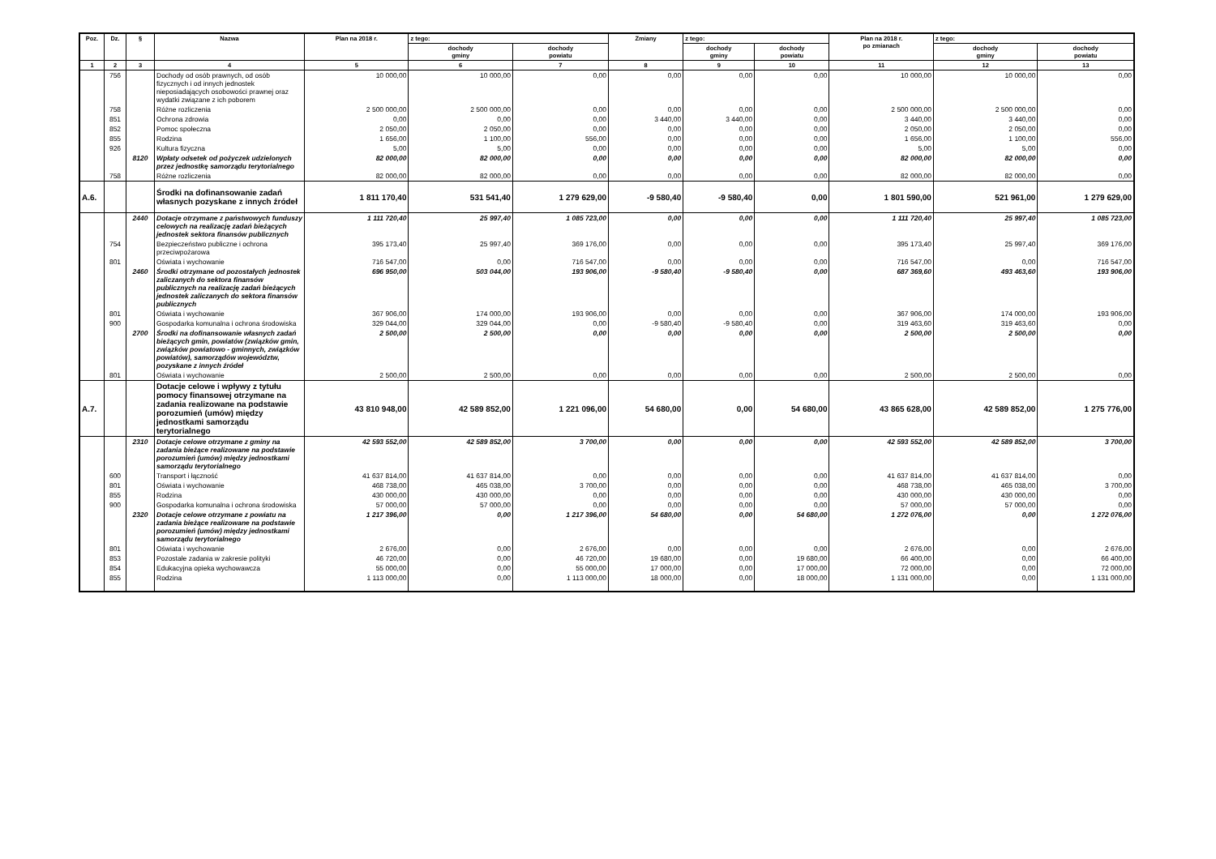| Poz. | Dz. | § | Nazwa | Plan na 2018 r. | z tego: | | Zmiany | z tego: | | Plan na 2018 r. po zmianach | z tego: | |
| --- | --- | --- | --- | --- | --- | --- | --- | --- | --- | --- | --- | --- |
| | | | | | dochody gminy | dochody powiatu | | dochody gminy | dochody powiatu | | dochody gminy | dochody powiatu |
| 1 | 2 | 3 | 4 | 5 | 6 | 7 | 8 | 9 | 10 | 11 | 12 | 13 |
| | 756 | | Dochody od osób prawnych, od osób fizycznych i od innych jednostek nieposiadających osobowości prawnej oraz wydatki związane z ich poborem | 10 000,00 | 10 000,00 | 0,00 | 0,00 | 0,00 | 0,00 | 10 000,00 | 10 000,00 | 0,00 |
| | 758 | | Różne rozliczenia | 2 500 000,00 | 2 500 000,00 | 0,00 | 0,00 | 0,00 | 0,00 | 2 500 000,00 | 2 500 000,00 | 0,00 |
| | 851 | | Ochrona zdrowia | 0,00 | 0,00 | 0,00 | 3 440,00 | 3 440,00 | 0,00 | 3 440,00 | 3 440,00 | 0,00 |
| | 852 | | Pomoc społeczna | 2 050,00 | 2 050,00 | 0,00 | 0,00 | 0,00 | 0,00 | 2 050,00 | 2 050,00 | 0,00 |
| | 855 | | Rodzina | 1 656,00 | 1 100,00 | 556,00 | 0,00 | 0,00 | 0,00 | 1 656,00 | 1 100,00 | 556,00 |
| | 926 | | Kultura fizyczna | 5,00 | 5,00 | 0,00 | 0,00 | 0,00 | 0,00 | 5,00 | 5,00 | 0,00 |
| | | 8120 | Wpłaty odsetek od pożyczek udzielonych przez jednostkę samorządu terytorialnego | 82 000,00 | 82 000,00 | 0,00 | 0,00 | 0,00 | 0,00 | 82 000,00 | 82 000,00 | 0,00 |
| | 758 | | Różne rozliczenia | 82 000,00 | 82 000,00 | 0,00 | 0,00 | 0,00 | 0,00 | 82 000,00 | 82 000,00 | 0,00 |
| A.6. | | | Środki na dofinansowanie zadań własnych pozyskane z innych źródeł | 1 811 170,40 | 531 541,40 | 1 279 629,00 | -9 580,40 | -9 580,40 | 0,00 | 1 801 590,00 | 521 961,00 | 1 279 629,00 |
| | | 2440 | Dotacje otrzymane z państwowych funduszy celowych na realizację zadań bieżących jednostek sektora finansów publicznych | 1 111 720,40 | 25 997,40 | 1 085 723,00 | 0,00 | 0,00 | 0,00 | 1 111 720,40 | 25 997,40 | 1 085 723,00 |
| | 754 | | Bezpieczeństwo publiczne i ochrona przeciwpożarowa | 395 173,40 | 25 997,40 | 369 176,00 | 0,00 | 0,00 | 0,00 | 395 173,40 | 25 997,40 | 369 176,00 |
| | 801 | | Oświata i wychowanie | 716 547,00 | 0,00 | 716 547,00 | 0,00 | 0,00 | 0,00 | 716 547,00 | 0,00 | 716 547,00 |
| | | 2460 | Środki otrzymane od pozostałych jednostek zaliczanych do sektora finansów publicznych na realizację zadań bieżących jednostek zaliczanych do sektora finansów publicznych | 696 950,00 | 503 044,00 | 193 906,00 | -9 580,40 | -9 580,40 | 0,00 | 687 369,60 | 493 463,60 | 193 906,00 |
| | 801 | | Oświata i wychowanie | 367 906,00 | 174 000,00 | 193 906,00 | 0,00 | 0,00 | 0,00 | 367 906,00 | 174 000,00 | 193 906,00 |
| | 900 | | Gospodarka komunalna i ochrona środowiska | 329 044,00 | 329 044,00 | 0,00 | -9 580,40 | -9 580,40 | 0,00 | 319 463,60 | 319 463,60 | 0,00 |
| | | 2700 | Środki na dofinansowanie własnych zadań bieżących gmin, powiatów (związków gmin, związków powiatowo - gminnych, związków powiatów), samorządów województw, pozyskane z innych źródeł | 2 500,00 | 2 500,00 | 0,00 | 0,00 | 0,00 | 0,00 | 2 500,00 | 2 500,00 | 0,00 |
| | 801 | | Oświata i wychowanie | 2 500,00 | 2 500,00 | 0,00 | 0,00 | 0,00 | 0,00 | 2 500,00 | 2 500,00 | 0,00 |
| A.7. | | | Dotacje celowe i wpływy z tytułu pomocy finansowej otrzymane na zadania realizowane na podstawie porozumień (umów) między jednostkami samorządu terytorialnego | 43 810 948,00 | 42 589 852,00 | 1 221 096,00 | 54 680,00 | 0,00 | 54 680,00 | 43 865 628,00 | 42 589 852,00 | 1 275 776,00 |
| | | 2310 | Dotacje celowe otrzymane z gminy na zadania bieżące realizowane na podstawie porozumień (umów) między jednostkami samorządu terytorialnego | 42 593 552,00 | 42 589 852,00 | 3 700,00 | 0,00 | 0,00 | 0,00 | 42 593 552,00 | 42 589 852,00 | 3 700,00 |
| | 600 | | Transport i łączność | 41 637 814,00 | 41 637 814,00 | 0,00 | 0,00 | 0,00 | 0,00 | 41 637 814,00 | 41 637 814,00 | 0,00 |
| | 801 | | Oświata i wychowanie | 468 738,00 | 465 038,00 | 3 700,00 | 0,00 | 0,00 | 0,00 | 468 738,00 | 465 038,00 | 3 700,00 |
| | 855 | | Rodzina | 430 000,00 | 430 000,00 | 0,00 | 0,00 | 0,00 | 0,00 | 430 000,00 | 430 000,00 | 0,00 |
| | 900 | | Gospodarka komunalna i ochrona środowiska | 57 000,00 | 57 000,00 | 0,00 | 0,00 | 0,00 | 0,00 | 57 000,00 | 57 000,00 | 0,00 |
| | | 2320 | Dotacje celowe otrzymane z powiatu na zadania bieżące realizowane na podstawie porozumień (umów) między jednostkami samorządu terytorialnego | 1 217 396,00 | 0,00 | 1 217 396,00 | 54 680,00 | 0,00 | 54 680,00 | 1 272 076,00 | 0,00 | 1 272 076,00 |
| | 801 | | Oświata i wychowanie | 2 676,00 | 0,00 | 2 676,00 | 0,00 | 0,00 | 0,00 | 2 676,00 | 0,00 | 2 676,00 |
| | 853 | | Pozostałe zadania w zakresie polityki | 46 720,00 | 0,00 | 46 720,00 | 19 680,00 | 0,00 | 19 680,00 | 66 400,00 | 0,00 | 66 400,00 |
| | 854 | | Edukacyjna opieka wychowawcza | 55 000,00 | 0,00 | 55 000,00 | 17 000,00 | 0,00 | 17 000,00 | 72 000,00 | 0,00 | 72 000,00 |
| | 855 | | Rodzina | 1 113 000,00 | 0,00 | 1 113 000,00 | 18 000,00 | 0,00 | 18 000,00 | 1 131 000,00 | 0,00 | 1 131 000,00 |